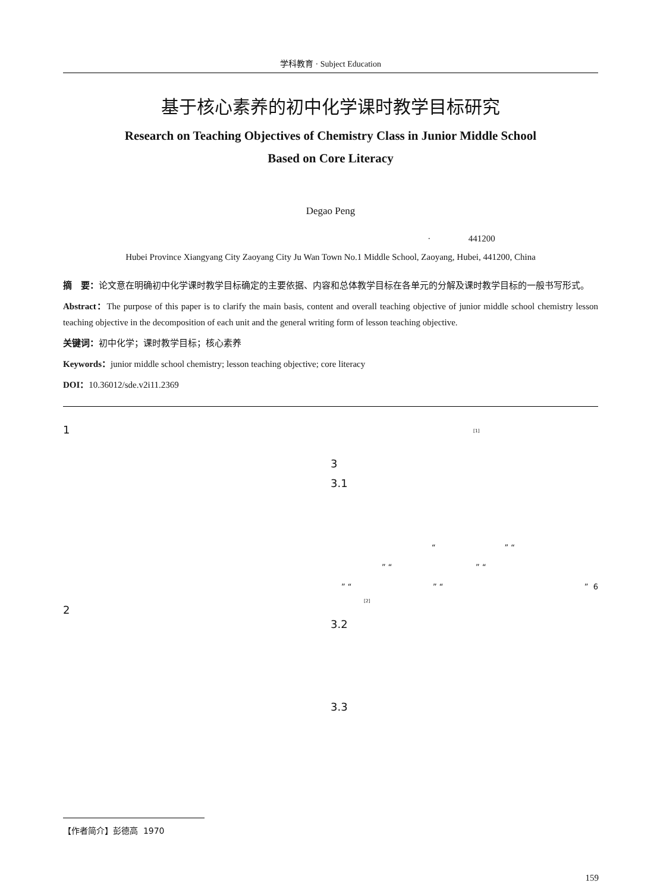学科教育 · Subject Education
基于核心素养的初中化学课时教学目标研究
Research on Teaching Objectives of Chemistry Class in Junior Middle School
Based on Core Literacy
Degao Peng
· 441200
Hubei Province Xiangyang City Zaoyang City Ju Wan Town No.1 Middle School, Zaoyang, Hubei, 441200, China
摘　要：论文意在明确初中化学课时教学目标确定的主要依据、内容和总体教学目标在各单元的分解及课时教学目标的一般书写形式。
Abstract：The purpose of this paper is to clarify the main basis, content and overall teaching objective of junior middle school chemistry lesson teaching objective in the decomposition of each unit and the general writing form of lesson teaching objective.
关键词：初中化学；课时教学目标；核心素养
Keywords：junior middle school chemistry; lesson teaching objective; core literacy
DOI：10.36012/sde.v2i11.2369
1
2
<sup>[1]</sup>
3
3.1
“ ” “
” “ ” “
” “ ” “ ” 6
<sup>[2]</sup>
3.2
3.3
【作者简介】彭德高 1970
159